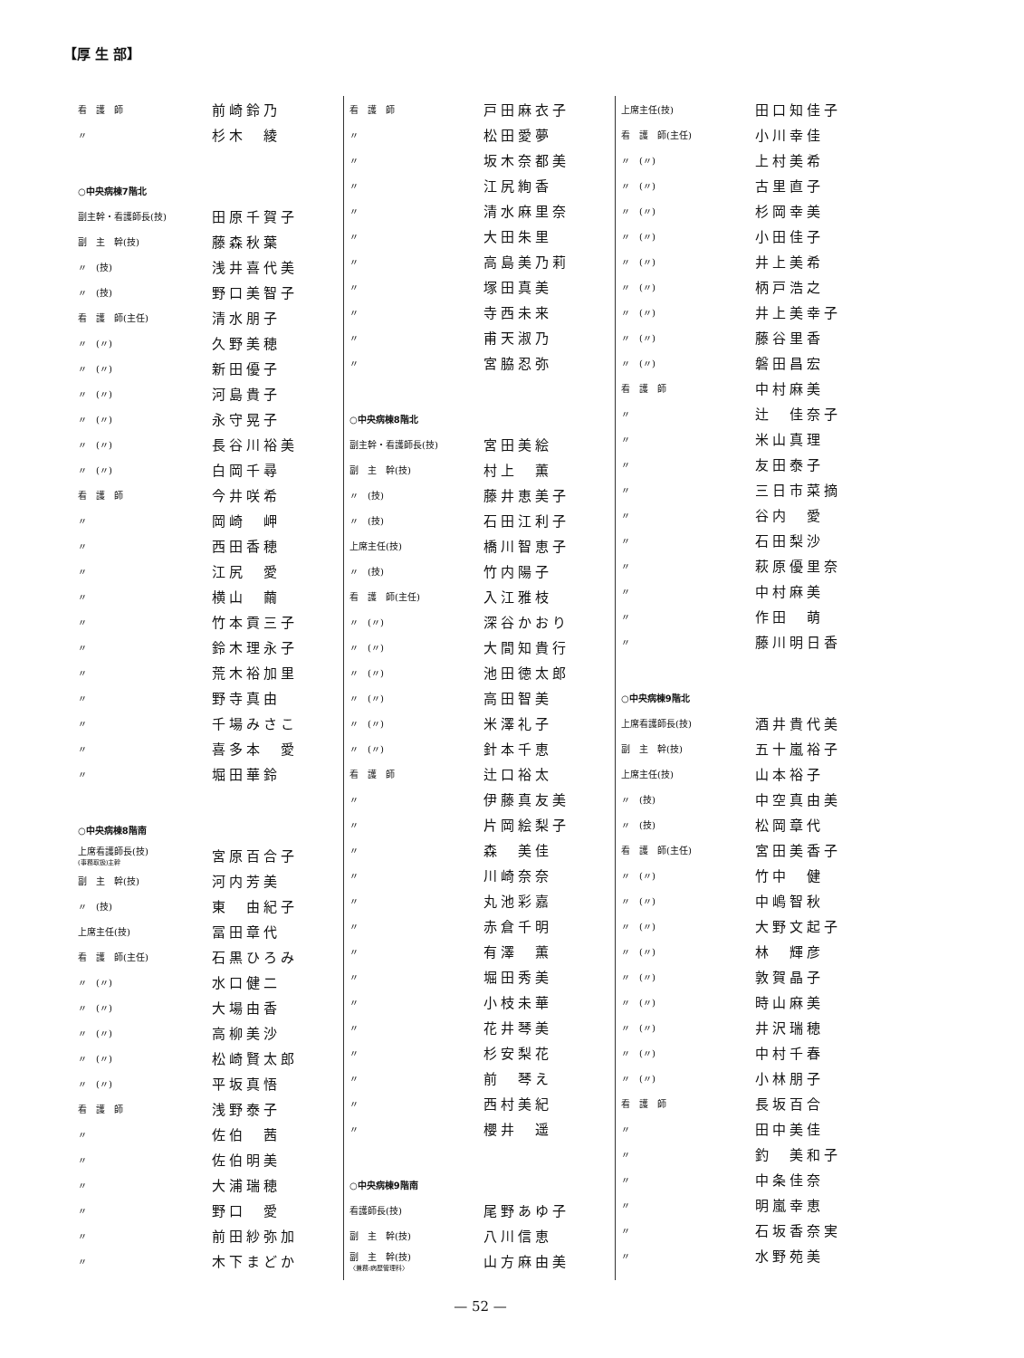【厚 生 部】
| 看 護 師 | 前崎鈴乃 |
| 〃 | 杉木 綾 |
| ○中央病棟7階北 | |
| 副主幹・看護師長(技) | 田原千賀子 |
| 副 主 幹(技) | 藤森秋葉 |
| 〃 (技) | 浅井喜代美 |
| 〃 (技) | 野口美智子 |
| 看 護 師(主任) | 清水朋子 |
| 〃 (〃) | 久野美穂 |
| 〃 (〃) | 新田優子 |
| 〃 (〃) | 河島貴子 |
| 〃 (〃) | 永守晃子 |
| 〃 (〃) | 長谷川裕美 |
| 〃 (〃) | 白岡千尋 |
| 看 護 師 | 今井咲希 |
| 〃 | 岡崎 岬 |
| 〃 | 西田香穂 |
| 〃 | 江尻 愛 |
| 〃 | 横山 繭 |
| 〃 | 竹本貢三子 |
| 〃 | 鈴木理永子 |
| 〃 | 荒木裕加里 |
| 〃 | 野寺真由 |
| 〃 | 千場みさこ |
| 〃 | 喜多本 愛 |
| 〃 | 堀田華鈴 |
| ○中央病棟8階南 | |
| 上席看護師長(技) (事務取扱)主幹 | 宮原百合子 |
| 副 主 幹(技) | 河内芳美 |
| 〃 (技) | 東 由紀子 |
| 上席主任(技) | 冨田章代 |
| 看 護 師(主任) | 石黒ひろみ |
| 〃 (〃) | 水口健二 |
| 〃 (〃) | 大場由香 |
| 〃 (〃) | 高柳美沙 |
| 〃 (〃) | 松崎賢太郎 |
| 〃 (〃) | 平坂真悟 |
| 看 護 師 | 浅野泰子 |
| 〃 | 佐伯 茜 |
| 〃 | 佐伯明美 |
| 〃 | 大浦瑞穂 |
| 〃 | 野口 愛 |
| 〃 | 前田紗弥加 |
| 〃 | 木下まどか |
| 看 護 師 | 戸田麻衣子 |
| 〃 | 松田愛夢 |
| 〃 | 坂木奈都美 |
| 〃 | 江尻絢香 |
| 〃 | 清水麻里奈 |
| 〃 | 大田朱里 |
| 〃 | 高島美乃莉 |
| 〃 | 塚田真美 |
| 〃 | 寺西未来 |
| 〃 | 甫天淑乃 |
| 〃 | 宮脇忍弥 |
| ○中央病棟8階北 | |
| 副主幹・看護師長(技) | 宮田美絵 |
| 副 主 幹(技) | 村上 薫 |
| 〃 (技) | 藤井恵美子 |
| 〃 (技) | 石田江利子 |
| 上席主任(技) | 橋川智恵子 |
| 〃 (技) | 竹内陽子 |
| 看 護 師(主任) | 入江雅枝 |
| 〃 (〃) | 深谷かおり |
| 〃 (〃) | 大間知貴行 |
| 〃 (〃) | 池田徳太郎 |
| 〃 (〃) | 高田智美 |
| 〃 (〃) | 米澤礼子 |
| 〃 (〃) | 針本千恵 |
| 看 護 師 | 辻口裕太 |
| 〃 | 伊藤真友美 |
| 〃 | 片岡絵梨子 |
| 〃 | 森 美佳 |
| 〃 | 川崎奈奈 |
| 〃 | 丸池彩嘉 |
| 〃 | 赤倉千明 |
| 〃 | 有澤 薫 |
| 〃 | 堀田秀美 |
| 〃 | 小枝未華 |
| 〃 | 花井琴美 |
| 〃 | 杉安梨花 |
| 〃 | 前 琴え |
| 〃 | 西村美紀 |
| 〃 | 櫻井 遥 |
| ○中央病棟9階南 | |
| 看護師長(技) | 尾野あゆ子 |
| 副 主 幹(技) | 八川信恵 |
| 副 主 幹(技) 〈兼務:病歴管理科〉 | 山方麻由美 |
| 上席主任(技) | 田口知佳子 |
| 看 護 師(主任) | 小川幸佳 |
| 〃 (〃) | 上村美希 |
| 〃 (〃) | 古里直子 |
| 〃 (〃) | 杉岡幸美 |
| 〃 (〃) | 小田佳子 |
| 〃 (〃) | 井上美希 |
| 〃 (〃) | 柄戸浩之 |
| 〃 (〃) | 井上美幸子 |
| 〃 (〃) | 藤谷里香 |
| 〃 (〃) | 磐田昌宏 |
| 看 護 師 | 中村麻美 |
| 〃 | 辻 佳奈子 |
| 〃 | 米山真理 |
| 〃 | 友田泰子 |
| 〃 | 三日市菜摘 |
| 〃 | 谷内 愛 |
| 〃 | 石田梨沙 |
| 〃 | 萩原優里奈 |
| 〃 | 中村麻美 |
| 〃 | 作田 萌 |
| 〃 | 藤川明日香 |
| ○中央病棟9階北 | |
| 上席看護師長(技) | 酒井貴代美 |
| 副 主 幹(技) | 五十嵐裕子 |
| 上席主任(技) | 山本裕子 |
| 〃 (技) | 中空真由美 |
| 〃 (技) | 松岡章代 |
| 看 護 師(主任) | 宮田美香子 |
| 〃 (〃) | 竹中 健 |
| 〃 (〃) | 中嶋智秋 |
| 〃 (〃) | 大野文起子 |
| 〃 (〃) | 林 輝彦 |
| 〃 (〃) | 敦賀晶子 |
| 〃 (〃) | 時山麻美 |
| 〃 (〃) | 井沢瑞穂 |
| 〃 (〃) | 中村千春 |
| 〃 (〃) | 小林朋子 |
| 看 護 師 | 長坂百合 |
| 〃 | 田中美佳 |
| 〃 | 釣 美和子 |
| 〃 | 中条佳奈 |
| 〃 | 明嵐幸恵 |
| 〃 | 石坂香奈実 |
| 〃 | 水野苑美 |
— 52 —